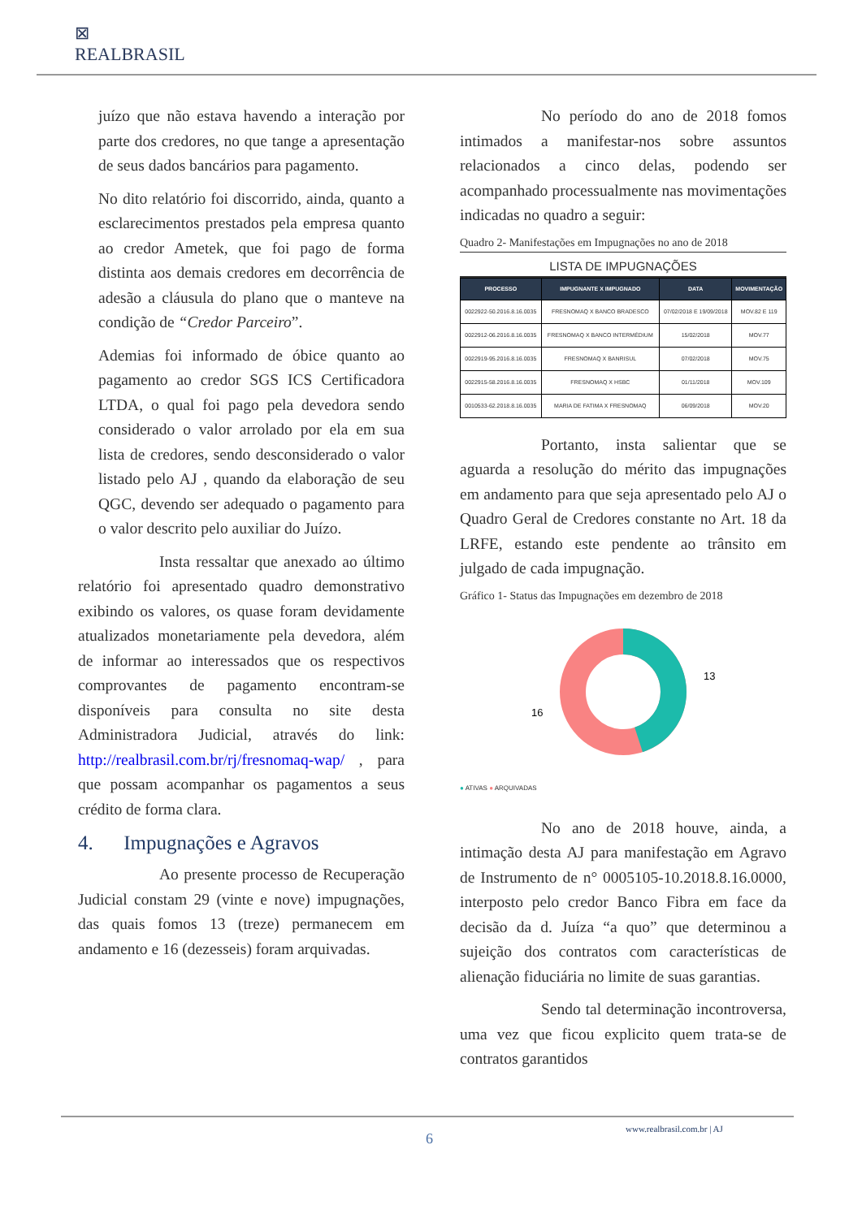⊠
REALBRASIL
juízo que não estava havendo a interação por parte dos credores, no que tange a apresentação de seus dados bancários para pagamento.
No dito relatório foi discorrido, ainda, quanto a esclarecimentos prestados pela empresa quanto ao credor Ametek, que foi pago de forma distinta aos demais credores em decorrência de adesão a cláusula do plano que o manteve na condição de “Credor Parceiro”.
Ademias foi informado de óbice quanto ao pagamento ao credor SGS ICS Certificadora LTDA, o qual foi pago pela devedora sendo considerado o valor arrolado por ela em sua lista de credores, sendo desconsiderado o valor listado pelo AJ , quando da elaboração de seu QGC, devendo ser adequado o pagamento para o valor descrito pelo auxiliar do Juízo.
Insta ressaltar que anexado ao último relatório foi apresentado quadro demonstrativo exibindo os valores, os quase foram devidamente atualizados monetariamente pela devedora, além de informar ao interessados que os respectivos comprovantes de pagamento encontram-se disponíveis para consulta no site desta Administradora Judicial, através do link: http://realbrasil.com.br/rj/fresnomaq-wap/ , para que possam acompanhar os pagamentos a seus crédito de forma clara.
4. Impugnações e Agravos
Ao presente processo de Recuperação Judicial constam 29 (vinte e nove) impugnações, das quais fomos 13 (treze) permanecem em andamento e 16 (dezesseis) foram arquivadas.
No período do ano de 2018 fomos intimados a manifestar-nos sobre assuntos relacionados a cinco delas, podendo ser acompanhado processualmente nas movimentações indicadas no quadro a seguir:
Quadro 2- Manifestações em Impugnações no ano de 2018
LISTA DE IMPUGNAÇÕES
| PROCESSO | IMPUGNANTE X IMPUGNADO | DATA | MOVIMENTAÇÃO |
| --- | --- | --- | --- |
| 0022922-50.2016.8.16.0035 | FRESNOMAQ X BANCO BRADESCO | 07/02/2018 E 19/09/2018 | MOV.82 E 119 |
| 0022912-06.2016.8.16.0035 | FRESNOMAQ X BANCO INTERMÉDIUM | 15/02/2018 | MOV.77 |
| 0022919-95.2016.8.16.0035 | FRESNOMAQ X BANRISUL | 07/02/2018 | MOV.75 |
| 0022915-58.2016.8.16.0035 | FRESNOMAQ X HSBC | 01/11/2018 | MOV.109 |
| 0010533-62.2018.8.16.0035 | MARIA DE FATIMA X FRESNOMAQ | 06/09/2018 | MOV.20 |
Portanto, insta salientar que se aguarda a resolução do mérito das impugnações em andamento para que seja apresentado pelo AJ o Quadro Geral de Credores constante no Art. 18 da LRFE, estando este pendente ao trânsito em julgado de cada impugnação.
Gráfico 1- Status das Impugnações em dezembro de 2018
13
16
● ATIVAS ● ARQUIVADAS
No ano de 2018 houve, ainda, a intimação desta AJ para manifestação em Agravo de Instrumento de n° 0005105-10.2018.8.16.0000, interposto pelo credor Banco Fibra em face da decisão da d. Juíza “a quo” que determinou a sujeição dos contratos com características de alienação fiduciária no limite de suas garantias.
Sendo tal determinação incontroversa, uma vez que ficou explicito quem trata-se de contratos garantidos
www.realbrasil.com.br | AJ
6